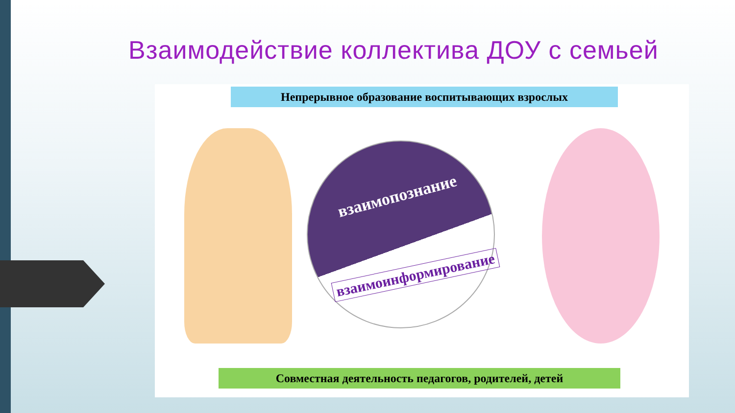Взаимодействие коллектива ДОУ с семьей
Непрерывное образование воспитывающих взрослых
взаимопознание
взаимоинформирование
Совместная деятельность педагогов, родителей, детей